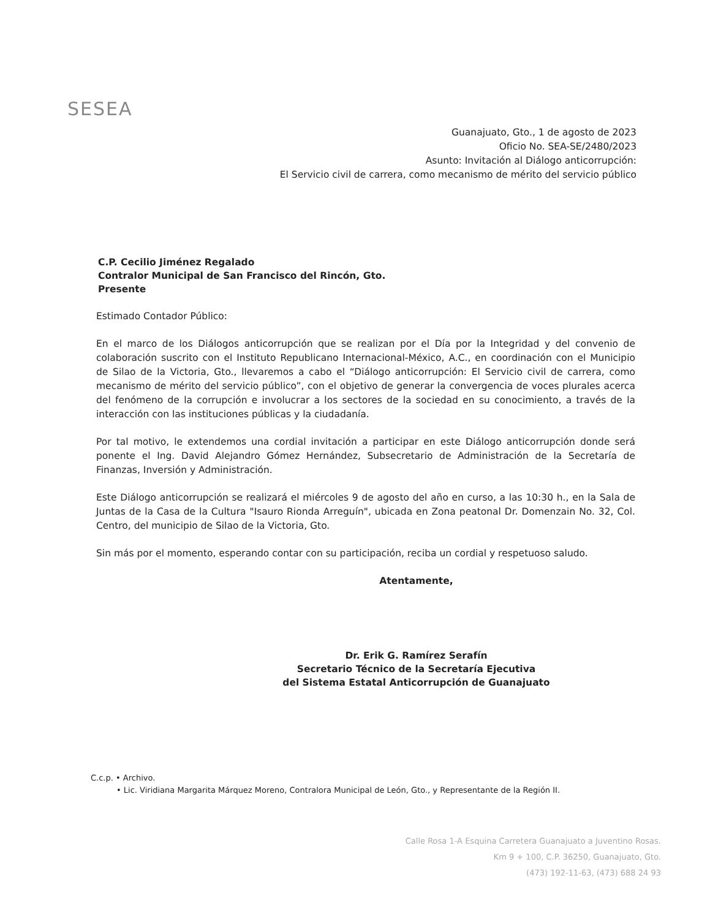SESEA
Guanajuato, Gto., 1 de agosto de 2023
Oficio No. SEA-SE/2480/2023
Asunto: Invitación al Diálogo anticorrupción:
El Servicio civil de carrera, como mecanismo de mérito del servicio público
C.P. Cecilio Jiménez Regalado
Contralor Municipal de San Francisco del Rincón, Gto.
Presente
Estimado Contador Público:
En el marco de los Diálogos anticorrupción que se realizan por el Día por la Integridad y del convenio de colaboración suscrito con el Instituto Republicano Internacional-México, A.C., en coordinación con el Municipio de Silao de la Victoria, Gto., llevaremos a cabo el “Diálogo anticorrupción: El Servicio civil de carrera, como mecanismo de mérito del servicio público”, con el objetivo de generar la convergencia de voces plurales acerca del fenómeno de la corrupción e involucrar a los sectores de la sociedad en su conocimiento, a través de la interacción con las instituciones públicas y la ciudadanía.
Por tal motivo, le extendemos una cordial invitación a participar en este Diálogo anticorrupción donde será ponente el Ing. David Alejandro Gómez Hernández, Subsecretario de Administración de la Secretaría de Finanzas, Inversión y Administración.
Este Diálogo anticorrupción se realizará el miércoles 9 de agosto del año en curso, a las 10:30 h., en la Sala de Juntas de la Casa de la Cultura "Isauro Rionda Arreguín", ubicada en Zona peatonal Dr. Domenzain No. 32, Col. Centro, del municipio de Silao de la Victoria, Gto.
Sin más por el momento, esperando contar con su participación, reciba un cordial y respetuoso saludo.
Atentamente,
Dr. Erik G. Ramírez Serafín
Secretario Técnico de la Secretaría Ejecutiva
del Sistema Estatal Anticorrupción de Guanajuato
C.c.p. • Archivo.
• Lic. Viridiana Margarita Márquez Moreno, Contralora Municipal de León, Gto., y Representante de la Región II.
Calle Rosa 1-A Esquina Carretera Guanajuato a Juventino Rosas.
Km 9 + 100, C.P. 36250, Guanajuato, Gto.
(473) 192-11-63, (473) 688 24 93